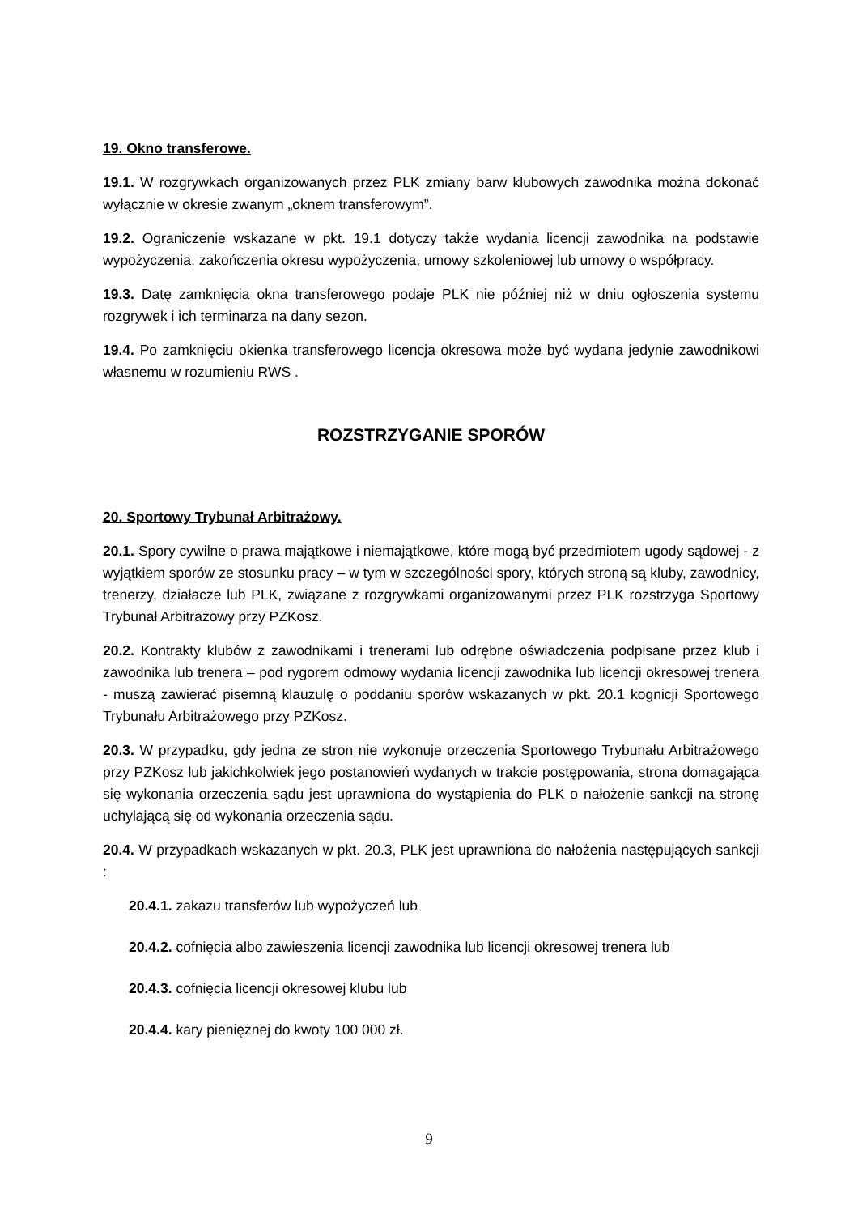19. Okno transferowe.
19.1. W rozgrywkach organizowanych przez PLK zmiany barw klubowych zawodnika można dokonać wyłącznie w okresie zwanym „oknem transferowym”.
19.2. Ograniczenie wskazane w pkt. 19.1 dotyczy także wydania licencji zawodnika na podstawie wypożyczenia, zakończenia okresu wypożyczenia, umowy szkoleniowej lub umowy o współpracy.
19.3. Datę zamknięcia okna transferowego podaje PLK nie później niż w dniu ogłoszenia systemu rozgrywek i ich terminarza na dany sezon.
19.4. Po zamknięciu okienka transferowego licencja okresowa może być wydana jedynie zawodnikowi własnemu w rozumieniu RWS .
ROZSTRZYGANIE SPORÓW
20. Sportowy Trybunał Arbitrażowy.
20.1. Spory cywilne o prawa majątkowe i niemajątkowe, które mogą być przedmiotem ugody sądowej - z wyjątkiem sporów ze stosunku pracy – w tym w szczególności spory, których stroną są kluby, zawodnicy, trenerzy, działacze lub PLK, związane z rozgrywkami organizowanymi przez PLK rozstrzyga Sportowy Trybunał Arbitrażowy przy PZKosz.
20.2. Kontrakty klubów z zawodnikami i trenerami lub odrębne oświadczenia podpisane przez klub i zawodnika lub trenera – pod rygorem odmowy wydania licencji zawodnika lub licencji okresowej trenera - muszą zawierać pisemną klauzulę o poddaniu sporów wskazanych w pkt. 20.1 kognicji Sportowego Trybunału Arbitrażowego przy PZKosz.
20.3. W przypadku, gdy jedna ze stron nie wykonuje orzeczenia Sportowego Trybunału Arbitrażowego przy PZKosz lub jakichkolwiek jego postanowień wydanych w trakcie postępowania, strona domagająca się wykonania orzeczenia sądu jest uprawniona do wystąpienia do PLK o nałożenie sankcji na stronę uchylającą się od wykonania orzeczenia sądu.
20.4. W przypadkach wskazanych w pkt. 20.3, PLK jest uprawniona do nałożenia następujących sankcji :
20.4.1. zakazu transferów lub wypożyczeń lub
20.4.2. cofnięcia albo zawieszenia licencji zawodnika lub licencji okresowej trenera lub
20.4.3. cofnięcia licencji okresowej klubu lub
20.4.4. kary pieniężnej do kwoty 100 000 zł.
9